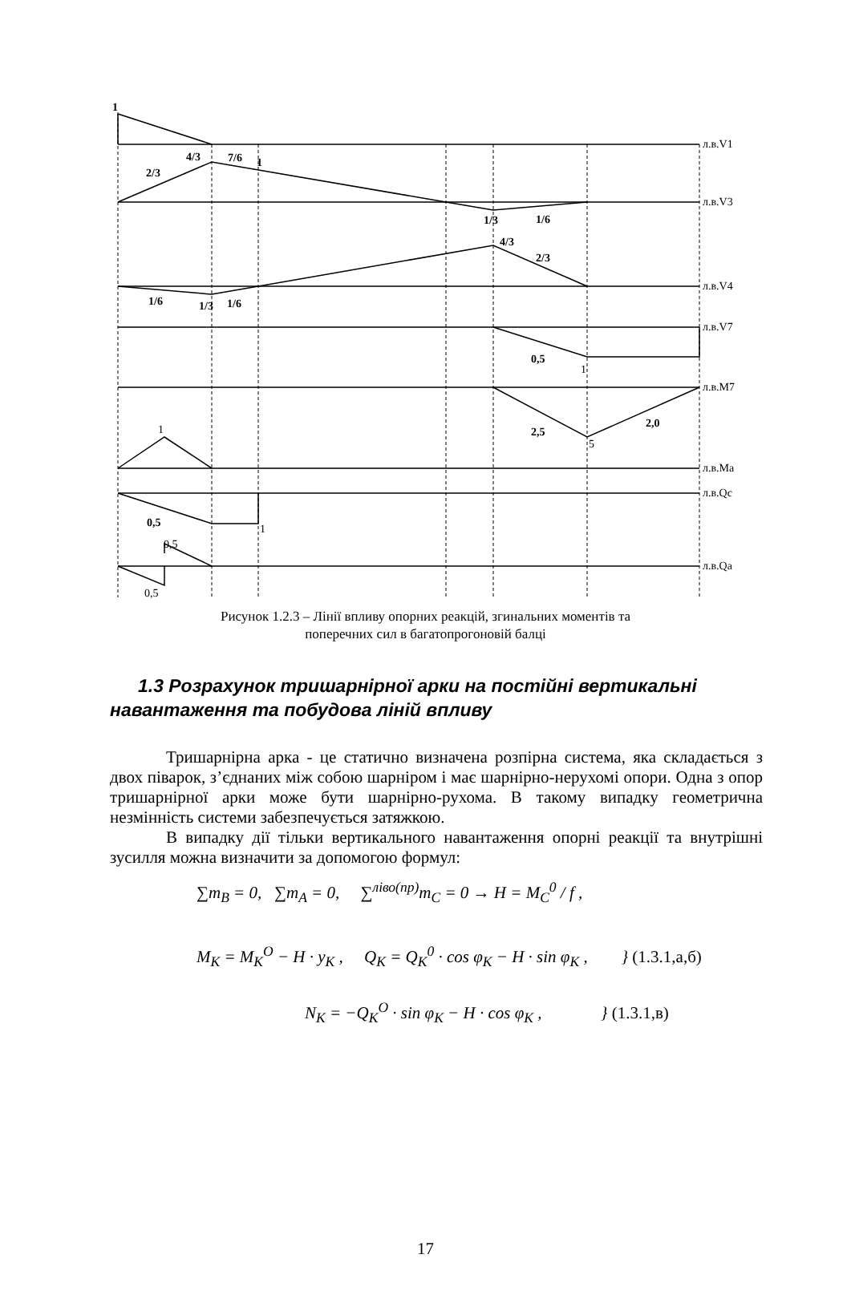1
2/3
4/3
7/6
1
1/3
1/6
4/3
2/3
1/6
1/3
1/6
0,5
2,5
2,0
0,5
1
5
1
1
0,5
0,5
л.в.V1
л.в.V3
л.в.V4
л.в.V7
л.в.M7
л.в.Ma
л.в.Qc
л.в.Qa
Рисунок 1.2.3 – Лінії впливу опорних реакцій, згинальних моментів та
поперечних сил в багатопрогоновій балці
1.3 Розрахунок тришарнірної арки на постійні вертикальні навантаження та побудова ліній впливу
Тришарнірна арка - це статично визначена розпірна система, яка складається з двох піварок, з’єднаних між собою шарніром і має шарнірно-нерухомі опори. Одна з опор тришарнірної арки може бути шарнірно-рухома. В такому випадку геометрична незмінність системи забезпечується затяжкою.
В випадку дії тільки вертикального навантаження опорні реакції та внутрішні зусилля можна визначити за допомогою формул:
∑m<sub>B</sub> = 0, ∑m<sub>A</sub> = 0, ∑<sup>ліво(пр)</sup>m<sub>C</sub> = 0 → H = M<sub>C</sub><sup>0</sup> / f ,
M<sub>K</sub> = M<sub>K</sub><sup>O</sup> − H · y<sub>K</sub> , Q<sub>K</sub> = Q<sub>K</sub><sup>0</sup> · cos φ<sub>K</sub> − H · sin φ<sub>K</sub> , } (1.3.1,а,б)
N<sub>K</sub> = −Q<sub>K</sub><sup>O</sup> · sin φ<sub>K</sub> − H · cos φ<sub>K</sub> , } (1.3.1,в)
17